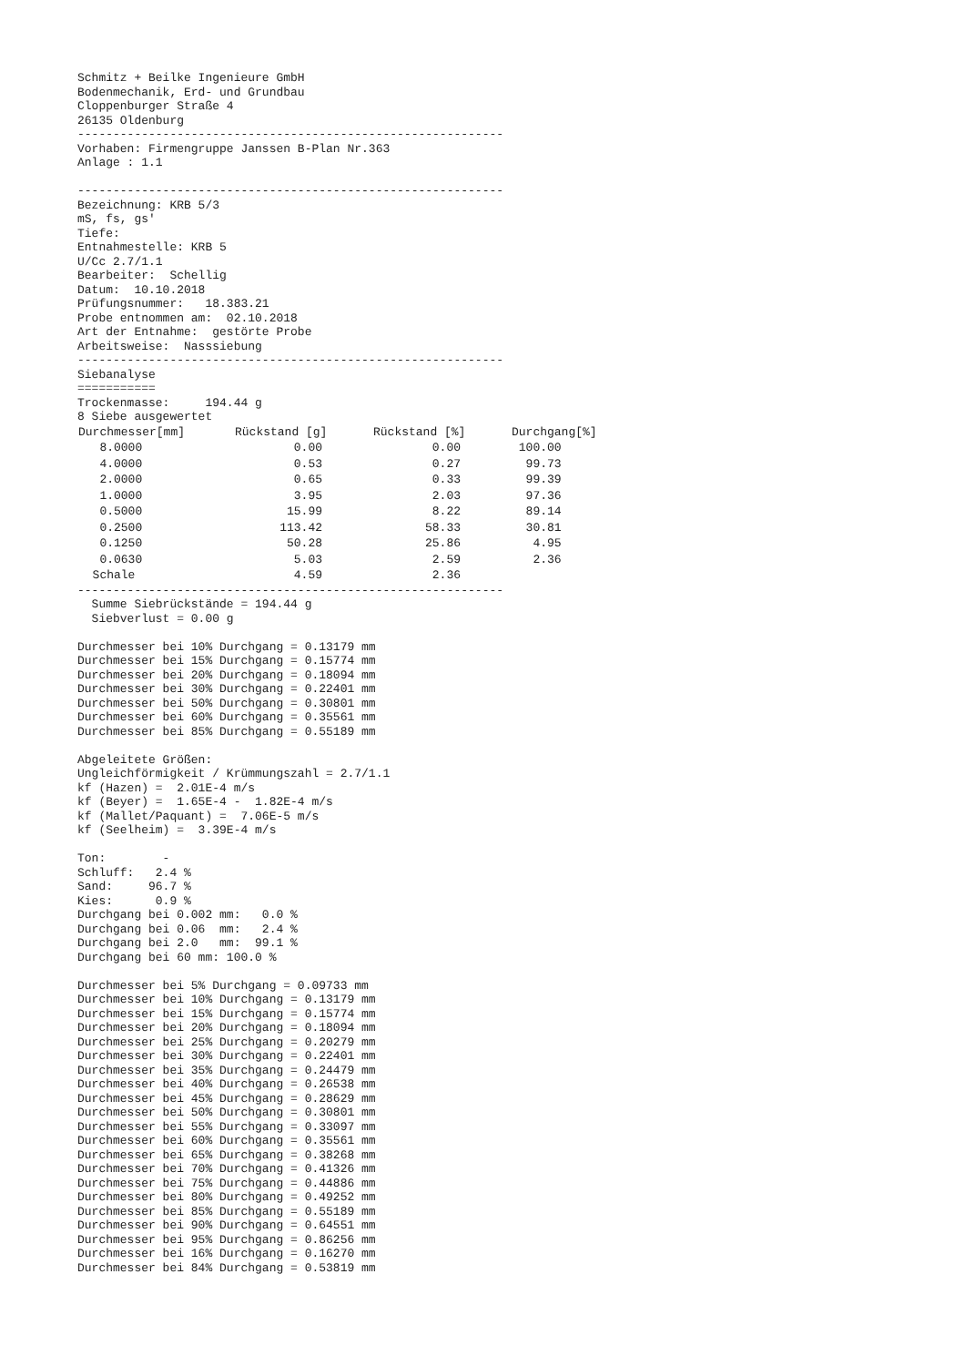Schmitz + Beilke Ingenieure GmbH
Bodenmechanik, Erd- und Grundbau
Cloppenburger Straße 4
26135 Oldenburg
------------------------------------------------------------
Vorhaben: Firmengruppe Janssen B-Plan Nr.363
Anlage : 1.1

------------------------------------------------------------
Bezeichnung: KRB 5/3
mS, fs, gs'
Tiefe:
Entnahmestelle: KRB 5
U/Cc 2.7/1.1
Bearbeiter:  Schellig
Datum:  10.10.2018
Prüfungsnummer:   18.383.21
Probe entnommen am:  02.10.2018
Art der Entnahme:  gestörte Probe
Arbeitsweise:  Nasssiebung
------------------------------------------------------------
Siebanalyse
===========
Trockenmasse:     194.44 g
8 Siebe ausgewertet
| Durchmesser[mm] | Rückstand [g] | Rückstand [%] | Durchgang[%] |
| --- | --- | --- | --- |
| 8.0000 | 0.00 | 0.00 | 100.00 |
| 4.0000 | 0.53 | 0.27 | 99.73 |
| 2.0000 | 0.65 | 0.33 | 99.39 |
| 1.0000 | 3.95 | 2.03 | 97.36 |
| 0.5000 | 15.99 | 8.22 | 89.14 |
| 0.2500 | 113.42 | 58.33 | 30.81 |
| 0.1250 | 50.28 | 25.86 | 4.95 |
| 0.0630 | 5.03 | 2.59 | 2.36 |
| Schale | 4.59 | 2.36 | |
------------------------------------------------------------
  Summe Siebrückstände = 194.44 g
  Siebverlust = 0.00 g

Durchmesser bei 10% Durchgang = 0.13179 mm
Durchmesser bei 15% Durchgang = 0.15774 mm
Durchmesser bei 20% Durchgang = 0.18094 mm
Durchmesser bei 30% Durchgang = 0.22401 mm
Durchmesser bei 50% Durchgang = 0.30801 mm
Durchmesser bei 60% Durchgang = 0.35561 mm
Durchmesser bei 85% Durchgang = 0.55189 mm

Abgeleitete Größen:
Ungleichförmigkeit / Krümmungszahl = 2.7/1.1
kf (Hazen) =  2.01E-4 m/s
kf (Beyer) =  1.65E-4 -  1.82E-4 m/s
kf (Mallet/Paquant) =  7.06E-5 m/s
kf (Seelheim) =  3.39E-4 m/s

Ton:        -
Schluff:   2.4 %
Sand:     96.7 %
Kies:      0.9 %
Durchgang bei 0.002 mm:   0.0 %
Durchgang bei 0.06  mm:   2.4 %
Durchgang bei 2.0   mm:  99.1 %
Durchgang bei 60 mm: 100.0 %

Durchmesser bei 5% Durchgang = 0.09733 mm
Durchmesser bei 10% Durchgang = 0.13179 mm
Durchmesser bei 15% Durchgang = 0.15774 mm
Durchmesser bei 20% Durchgang = 0.18094 mm
Durchmesser bei 25% Durchgang = 0.20279 mm
Durchmesser bei 30% Durchgang = 0.22401 mm
Durchmesser bei 35% Durchgang = 0.24479 mm
Durchmesser bei 40% Durchgang = 0.26538 mm
Durchmesser bei 45% Durchgang = 0.28629 mm
Durchmesser bei 50% Durchgang = 0.30801 mm
Durchmesser bei 55% Durchgang = 0.33097 mm
Durchmesser bei 60% Durchgang = 0.35561 mm
Durchmesser bei 65% Durchgang = 0.38268 mm
Durchmesser bei 70% Durchgang = 0.41326 mm
Durchmesser bei 75% Durchgang = 0.44886 mm
Durchmesser bei 80% Durchgang = 0.49252 mm
Durchmesser bei 85% Durchgang = 0.55189 mm
Durchmesser bei 90% Durchgang = 0.64551 mm
Durchmesser bei 95% Durchgang = 0.86256 mm
Durchmesser bei 16% Durchgang = 0.16270 mm
Durchmesser bei 84% Durchgang = 0.53819 mm